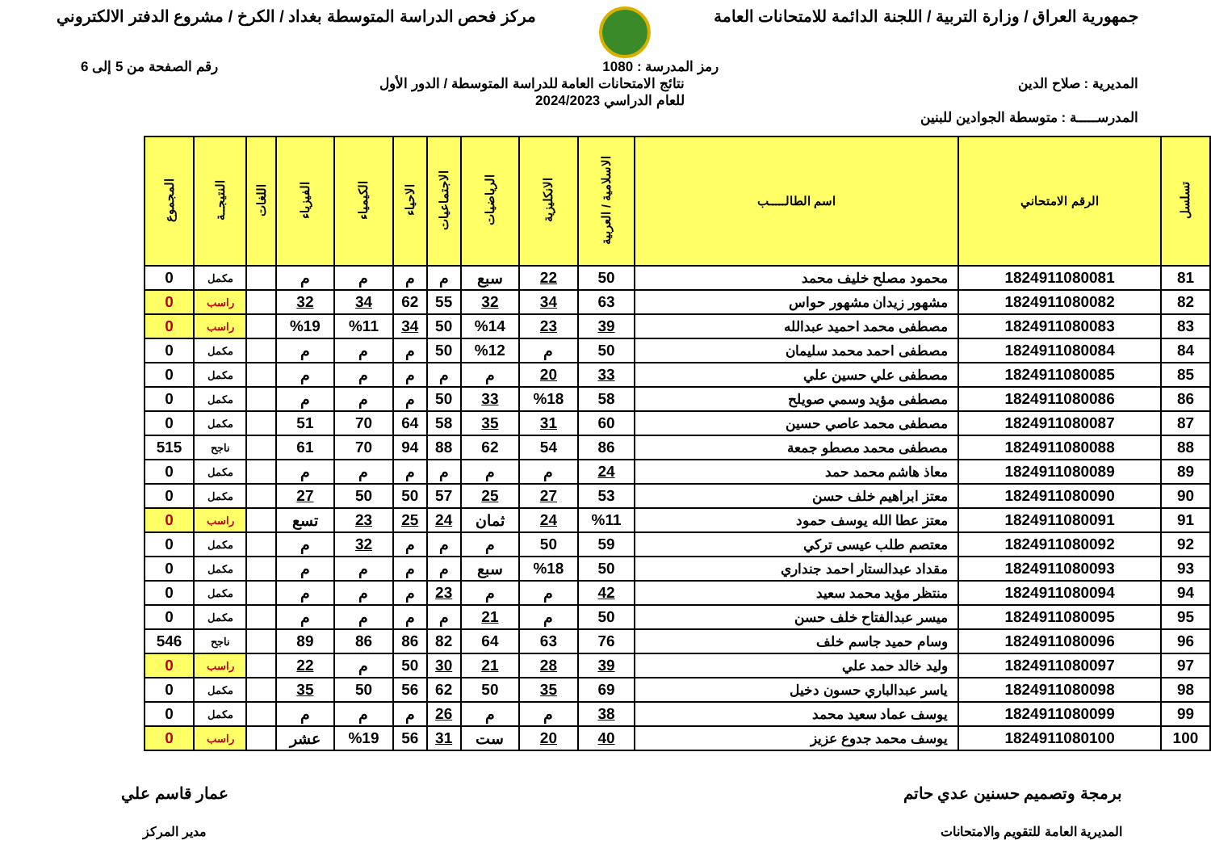جمهورية العراق / وزارة التربية / اللجنة الدائمة للامتحانات العامة
مركز فحص الدراسة المتوسطة بغداد / الكرخ / مشروع الدفتر الالكتروني
رمز المدرسة : 1080 رقم الصفحة من 5 إلى 6
المديرية : صلاح الدين نتائج الامتحانات العامة للدراسة المتوسطة / الدور الأول
للعام الدراسي 2024/2023
المدرســـــة : متوسطة الجوادين للبنين
| تسلسل | الرقم الامتحاني | اسم الطالـــــب | الاسلامية / العربية | الانكليزية | الرياضيات | الاجتماعيات | الاحياء | الكيمياء | الفيزياء | اللغات | النتيجــة | المجموع |
| --- | --- | --- | --- | --- | --- | --- | --- | --- | --- | --- | --- | --- |
| 81 | 1824911080081 | محمود مصلح خليف محمد | 50 | 22 | سبع | م | م | م | م | | مكمل | 0 |
| 82 | 1824911080082 | مشهور زيدان مشهور حواس | 63 | 34 | 32 | 55 | 62 | 34 | 32 | | راسب | 0 |
| 83 | 1824911080083 | مصطفى محمد احميد عبدالله | 39 | 23 | %14 | 50 | 34 | %11 | %19 | | راسب | 0 |
| 84 | 1824911080084 | مصطفى احمد محمد سليمان | 50 | م | %12 | 50 | م | م | م | | مكمل | 0 |
| 85 | 1824911080085 | مصطفى علي حسين علي | 33 | 20 | م | م | م | م | م | | مكمل | 0 |
| 86 | 1824911080086 | مصطفى مؤيد وسمي صويلح | 58 | %18 | 33 | 50 | م | م | م | | مكمل | 0 |
| 87 | 1824911080087 | مصطفى محمد عاصي حسين | 60 | 31 | 35 | 58 | 64 | 70 | 51 | | مكمل | 0 |
| 88 | 1824911080088 | مصطفى محمد مصطو جمعة | 86 | 54 | 62 | 88 | 94 | 70 | 61 | | ناجح | 515 |
| 89 | 1824911080089 | معاذ هاشم محمد حمد | 24 | م | م | م | م | م | م | | مكمل | 0 |
| 90 | 1824911080090 | معتز ابراهيم خلف حسن | 53 | 27 | 25 | 57 | 50 | 50 | 27 | | مكمل | 0 |
| 91 | 1824911080091 | معتز عطا الله يوسف حمود | %11 | 24 | ثمان | 24 | 25 | 23 | تسع | | راسب | 0 |
| 92 | 1824911080092 | معتصم طلب عيسى تركي | 59 | 50 | م | م | م | 32 | م | | مكمل | 0 |
| 93 | 1824911080093 | مقداد عبدالستار احمد جنداري | 50 | %18 | سبع | م | م | م | م | | مكمل | 0 |
| 94 | 1824911080094 | منتظر مؤيد محمد سعيد | 42 | م | م | 23 | م | م | م | | مكمل | 0 |
| 95 | 1824911080095 | ميسر عبدالفتاح خلف حسن | 50 | م | 21 | م | م | م | م | | مكمل | 0 |
| 96 | 1824911080096 | وسام حميد جاسم خلف | 76 | 63 | 64 | 82 | 86 | 86 | 89 | | ناجح | 546 |
| 97 | 1824911080097 | وليد خالد حمد علي | 39 | 28 | 21 | 30 | 50 | م | 22 | | راسب | 0 |
| 98 | 1824911080098 | ياسر عبدالباري حسون دخيل | 69 | 35 | 50 | 62 | 56 | 50 | 35 | | مكمل | 0 |
| 99 | 1824911080099 | يوسف عماد سعيد محمد | 38 | م | م | 26 | م | م | م | | مكمل | 0 |
| 100 | 1824911080100 | يوسف محمد جدوع عزيز | 40 | 20 | ست | 31 | 56 | %19 | عشر | | راسب | 0 |
برمجة وتصميم حسنين عدي حاتم
المديرية العامة للتقويم والامتحانات
عمار قاسم علي
مدير المركز